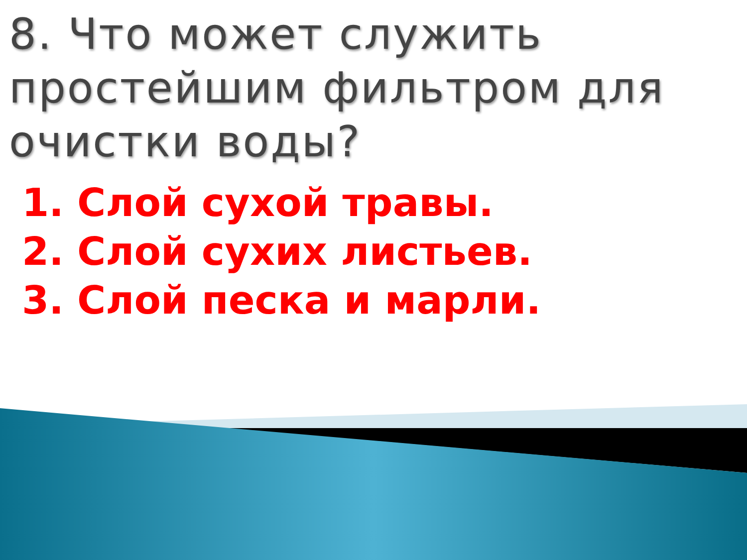8. Что может служить простейшим фильтром для очистки воды?
1. Слой сухой травы.
2. Слой сухих листьев.
3. Слой песка и марли.